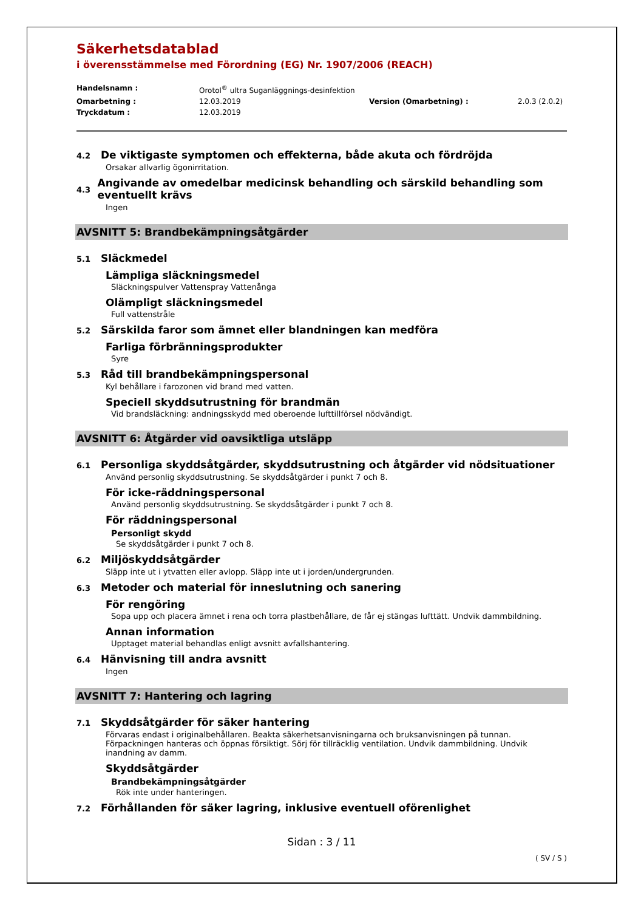Säkerhetsdatablad
i överensstämmelse med Förordning (EG) Nr. 1907/2006 (REACH)
Handelsnamn : Orotol<sup>®</sup> ultra Suganläggnings-desinfektion Omarbetning : 12.03.2019 Version (Omarbetning) : 2.0.3 (2.0.2) Tryckdatum : 12.03.2019
4.2
De viktigaste symptomen och effekterna, både akuta och fördröjda
Orsakar allvarlig ögonirritation.
4.3
Angivande av omedelbar medicinsk behandling och särskild behandling som eventuellt krävs
Ingen
AVSNITT 5: Brandbekämpningsåtgärder
5.1
Släckmedel
Lämpliga släckningsmedel
Släckningspulver Vattenspray Vattenånga
Olämpligt släckningsmedel
Full vattenstråle
5.2
Särskilda faror som ämnet eller blandningen kan medföra
Farliga förbränningsprodukter
Syre
5.3
Råd till brandbekämpningspersonal
Kyl behållare i farozonen vid brand med vatten.
Speciell skyddsutrustning för brandmän
Vid brandsläckning: andningsskydd med oberoende lufttillförsel nödvändigt.
AVSNITT 6: Åtgärder vid oavsiktliga utsläpp
6.1
Personliga skyddsåtgärder, skyddsutrustning och åtgärder vid nödsituationer
Använd personlig skyddsutrustning. Se skyddsåtgärder i punkt 7 och 8.
För icke-räddningspersonal
Använd personlig skyddsutrustning. Se skyddsåtgärder i punkt 7 och 8.
För räddningspersonal
Personligt skydd
Se skyddsåtgärder i punkt 7 och 8.
6.2
Miljöskyddsåtgärder
Släpp inte ut i ytvatten eller avlopp. Släpp inte ut i jorden/undergrunden.
6.3
Metoder och material för inneslutning och sanering
För rengöring
Sopa upp och placera ämnet i rena och torra plastbehållare, de får ej stängas lufttätt. Undvik dammbildning.
Annan information
Upptaget material behandlas enligt avsnitt avfallshantering.
6.4
Hänvisning till andra avsnitt
Ingen
AVSNITT 7: Hantering och lagring
7.1
Skyddsåtgärder för säker hantering
Förvaras endast i originalbehållaren. Beakta säkerhetsanvisningarna och bruksanvisningen på tunnan. Förpackningen hanteras och öppnas försiktigt. Sörj för tillräcklig ventilation. Undvik dammbildning. Undvik inandning av damm.
Skyddsåtgärder
Brandbekämpningsåtgärder
Rök inte under hanteringen.
7.2
Förhållanden för säker lagring, inklusive eventuell oförenlighet
Sidan : 3 / 11
( SV / S )